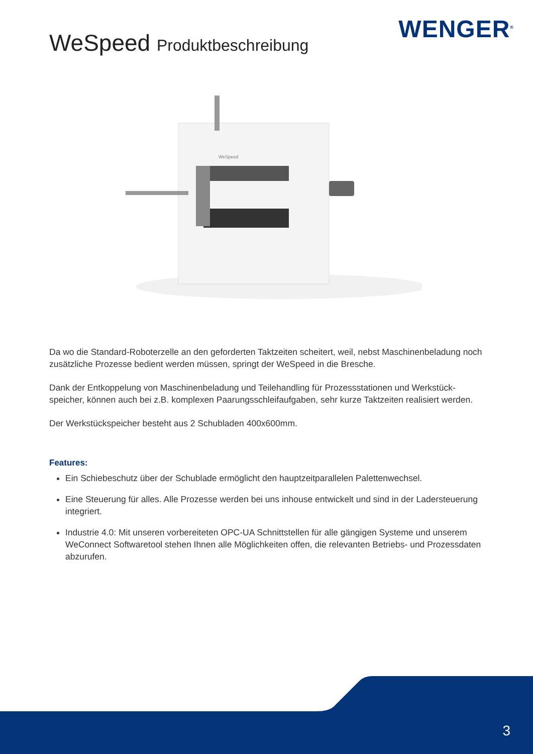WENGER<sup>®</sup> WeSpeed Produktbeschreibung
WeSpeed
Da wo die Standard-Roboterzelle an den geforderten Taktzeiten scheitert, weil, nebst Maschinenbeladung noch zusätzliche Prozesse bedient werden müssen, springt der WeSpeed in die Bresche.
Dank der Entkoppelung von Maschinenbeladung und Teilehandling für Prozessstationen und Werkstück­speicher, können auch bei z.B. komplexen Paarungsschleifaufgaben, sehr kurze Taktzeiten realisiert werden.
Der Werkstückspeicher besteht aus 2 Schubladen 400x600mm.
Features:
Ein Schiebeschutz über der Schublade ermöglicht den hauptzeitparallelen Palettenwechsel.
Eine Steuerung für alles. Alle Prozesse werden bei uns inhouse entwickelt und sind in der Ladersteuerung integriert.
Industrie 4.0: Mit unseren vorbereiteten OPC-UA Schnittstellen für alle gängigen Systeme und unserem WeConnect Softwaretool stehen Ihnen alle Möglichkeiten offen, die relevanten Betriebs- und Prozessdaten abzurufen.
3